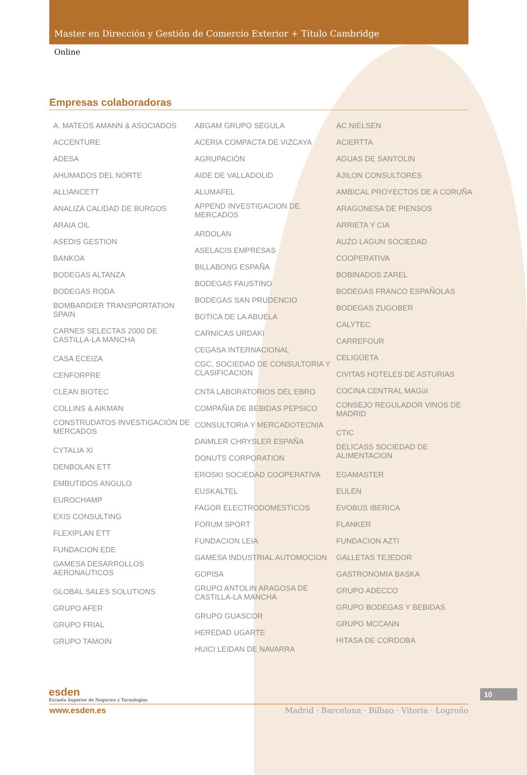Master en Dirección y Gestión de Comercio Exterior + Título Cambridge
Online
Empresas colaboradoras
A. MATEOS AMANN & ASOCIADOS
ACCENTURE
ADESA
AHUMADOS DEL NORTE
ALLIANCETT
ANALIZA CALIDAD DE BURGOS
ARAIA OIL
ASEDIS GESTION
BANKOA
BODEGAS ALTANZA
BODEGAS RODA
BOMBARDIER TRANSPORTATION SPAIN
CARNES SELECTAS 2000 DE CASTILLA-LA MANCHA
CASA ECEIZA
CENFORPRE
CLEAN BIOTEC
COLLINS & AIKMAN
CONSTRUDATOS INVESTIGACIÓN DE MERCADOS
CYTALIA XI
DENBOLAN ETT
EMBUTIDOS ANGULO
EUROCHAMP
EXIS CONSULTING
FLEXIPLAN ETT
FUNDACION EDE
GAMESA DESARROLLOS AERONAUTICOS
GLOBAL SALES SOLUTIONS
GRUPO AFER
GRUPO FRIAL
GRUPO TAMOIN
ABGAM GRUPO SEGULA
ACERIA COMPACTA DE VIZCAYA
AGRUPACIÓN
AIDE DE VALLADOLID
ALUMAFEL
APPEND INVESTIGACION DE MERCADOS
ARDOLAN
ASELACIS EMPRESAS
BILLABONG ESPAÑA
BODEGAS FAUSTINO
BODEGAS SAN PRUDENCIO
BOTICA DE LA ABUELA
CARNICAS URDAKI
CEGASA INTERNACIONAL
CGC, SOCIEDAD DE CONSULTORIA Y CLASIFICACION
CNTA LABORATORIOS DEL EBRO
COMPAÑIA DE BEBIDAS PEPSICO
CONSULTORIA Y MERCADOTECNIA
DAIMLER CHRYSLER ESPAÑA
DONUTS CORPORATION
EROSKI SOCIEDAD COOPERATIVA
EUSKALTEL
FAGOR ELECTRODOMESTICOS
FORUM SPORT
FUNDACION LEIA
GAMESA INDUSTRIAL AUTOMOCION
GOPISA
GRUPO ANTOLIN ARAGOSA DE CASTILLA-LA MANCHA
GRUPO GUASCOR
HEREDAD UGARTE
HUICI LEIDAN DE NAVARRA
AC NIELSEN
ACIERTTA
AGUAS DE SANTOLIN
AJILON CONSULTORES
AMBICAL PROYECTOS DE A CORUÑA
ARAGONESA DE PIENSOS
ARRIETA Y CIA
AUZO LAGUN SOCIEDAD
COOPERATIVA
BOBINADOS ZAREL
BODEGAS FRANCO ESPAÑOLAS
BODEGAS ZUGOBER
CALYTEC
CARREFOUR
CELIGÜETA
CIVITAS HOTELES DE ASTURIAS
COCINA CENTRAL MAGüI
CONSEJO REGULADOR VINOS DE MADRID
CTIC
DELICASS SOCIEDAD DE ALIMENTACION
EGAMASTER
EULEN
EVOBUS IBERICA
FLANKER
FUNDACION AZTI
GALLETAS TEJEDOR
GASTRONOMIA BASKA
GRUPO ADECCO
GRUPO BODEGAS Y BEBIDAS
GRUPO MCCANN
HITASA DE CORDOBA
esden
Escuela Superior de Negocios y Tecnologías
www.esden.es Madrid · Barcelona · Bilbao · Vitoria · Logroño
10